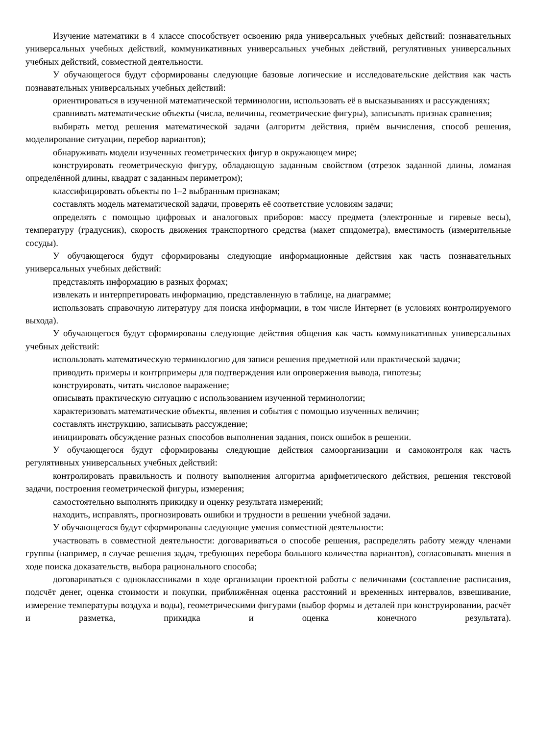Изучение математики в 4 классе способствует освоению ряда универсальных учебных действий: познавательных универсальных учебных действий, коммуникативных универсальных учебных действий, регулятивных универсальных учебных действий, совместной деятельности.
У обучающегося будут сформированы следующие базовые логические и исследовательские действия как часть познавательных универсальных учебных действий:
ориентироваться в изученной математической терминологии, использовать её в высказываниях и рассуждениях;
сравнивать математические объекты (числа, величины, геометрические фигуры), записывать признак сравнения;
выбирать метод решения математической задачи (алгоритм действия, приём вычисления, способ решения, моделирование ситуации, перебор вариантов);
обнаруживать модели изученных геометрических фигур в окружающем мире;
конструировать геометрическую фигуру, обладающую заданным свойством (отрезок заданной длины, ломаная определённой длины, квадрат с заданным периметром);
классифицировать объекты по 1–2 выбранным признакам;
составлять модель математической задачи, проверять её соответствие условиям задачи;
определять с помощью цифровых и аналоговых приборов: массу предмета (электронные и гиревые весы), температуру (градусник), скорость движения транспортного средства (макет спидометра), вместимость (измерительные сосуды).
У обучающегося будут сформированы следующие информационные действия как часть познавательных универсальных учебных действий:
представлять информацию в разных формах;
извлекать и интерпретировать информацию, представленную в таблице, на диаграмме;
использовать справочную литературу для поиска информации, в том числе Интернет (в условиях контролируемого выхода).
У обучающегося будут сформированы следующие действия общения как часть коммуникативных универсальных учебных действий:
использовать математическую терминологию для записи решения предметной или практической задачи;
приводить примеры и контрпримеры для подтверждения или опровержения вывода, гипотезы;
конструировать, читать числовое выражение;
описывать практическую ситуацию с использованием изученной терминологии;
характеризовать математические объекты, явления и события с помощью изученных величин;
составлять инструкцию, записывать рассуждение;
инициировать обсуждение разных способов выполнения задания, поиск ошибок в решении.
У обучающегося будут сформированы следующие действия самоорганизации и самоконтроля как часть регулятивных универсальных учебных действий:
контролировать правильность и полноту выполнения алгоритма арифметического действия, решения текстовой задачи, построения геометрической фигуры, измерения;
самостоятельно выполнять прикидку и оценку результата измерений;
находить, исправлять, прогнозировать ошибки и трудности в решении учебной задачи.
У обучающегося будут сформированы следующие умения совместной деятельности:
участвовать в совместной деятельности: договариваться о способе решения, распределять работу между членами группы (например, в случае решения задач, требующих перебора большого количества вариантов), согласовывать мнения в ходе поиска доказательств, выбора рационального способа;
договариваться с одноклассниками в ходе организации проектной работы с величинами (составление расписания, подсчёт денег, оценка стоимости и покупки, приближённая оценка расстояний и временных интервалов, взвешивание, измерение температуры воздуха и воды), геометрическими фигурами (выбор формы и деталей при конструировании, расчёт и разметка, прикидка и оценка конечного результата).